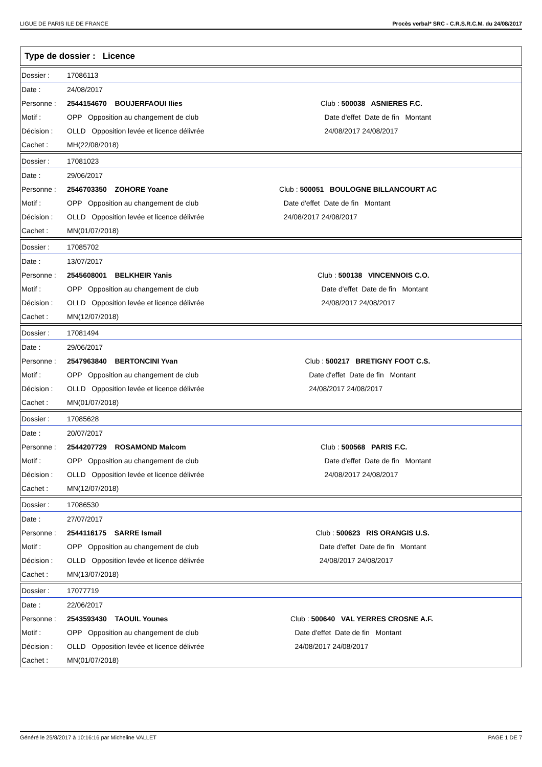LIGUE DE PARIS ILE DE FRANCE Procès verbal* SRC - C.R.S.R.C.M. du 24/08/2017
Type de dossier : Licence
| Dossier : | 17086113 | | |
| Date : | 24/08/2017 | | |
| Personne : | 2544154670 BOUJERFAOUI Ilies | Club : 500038 ASNIERES F.C. | |
| Motif : | OPP Opposition au changement de club | | Date d'effet Date de fin Montant |
| Décision : | OLLD Opposition levée et licence délivrée | | 24/08/2017 24/08/2017 |
| Cachet : | MH(22/08/2018) | | |
| Dossier : | 17081023 | | |
| Date : | 29/06/2017 | | |
| Personne : | 2546703350 ZOHORE Yoane | Club : 500051 BOULOGNE BILLANCOURT AC | |
| Motif : | OPP Opposition au changement de club | | Date d'effet Date de fin Montant |
| Décision : | OLLD Opposition levée et licence délivrée | | 24/08/2017 24/08/2017 |
| Cachet : | MN(01/07/2018) | | |
| Dossier : | 17085702 | | |
| Date : | 13/07/2017 | | |
| Personne : | 2545608001 BELKHEIR Yanis | Club : 500138 VINCENNOIS C.O. | |
| Motif : | OPP Opposition au changement de club | | Date d'effet Date de fin Montant |
| Décision : | OLLD Opposition levée et licence délivrée | | 24/08/2017 24/08/2017 |
| Cachet : | MN(12/07/2018) | | |
| Dossier : | 17081494 | | |
| Date : | 29/06/2017 | | |
| Personne : | 2547963840 BERTONCINI Yvan | Club : 500217 BRETIGNY FOOT C.S. | |
| Motif : | OPP Opposition au changement de club | | Date d'effet Date de fin Montant |
| Décision : | OLLD Opposition levée et licence délivrée | | 24/08/2017 24/08/2017 |
| Cachet : | MN(01/07/2018) | | |
| Dossier : | 17085628 | | |
| Date : | 20/07/2017 | | |
| Personne : | 2544207729 ROSAMOND Malcom | Club : 500568 PARIS F.C. | |
| Motif : | OPP Opposition au changement de club | | Date d'effet Date de fin Montant |
| Décision : | OLLD Opposition levée et licence délivrée | | 24/08/2017 24/08/2017 |
| Cachet : | MN(12/07/2018) | | |
| Dossier : | 17086530 | | |
| Date : | 27/07/2017 | | |
| Personne : | 2544116175 SARRE Ismail | Club : 500623 RIS ORANGIS U.S. | |
| Motif : | OPP Opposition au changement de club | | Date d'effet Date de fin Montant |
| Décision : | OLLD Opposition levée et licence délivrée | | 24/08/2017 24/08/2017 |
| Cachet : | MN(13/07/2018) | | |
| Dossier : | 17077719 | | |
| Date : | 22/06/2017 | | |
| Personne : | 2543593430 TAOUIL Younes | Club : 500640 VAL YERRES CROSNE A.F. | |
| Motif : | OPP Opposition au changement de club | | Date d'effet Date de fin Montant |
| Décision : | OLLD Opposition levée et licence délivrée | | 24/08/2017 24/08/2017 |
| Cachet : | MN(01/07/2018) | | |
Généré le 25/8/2017 à 10:16:16 par Micheline VALLET PAGE 1 DE 7